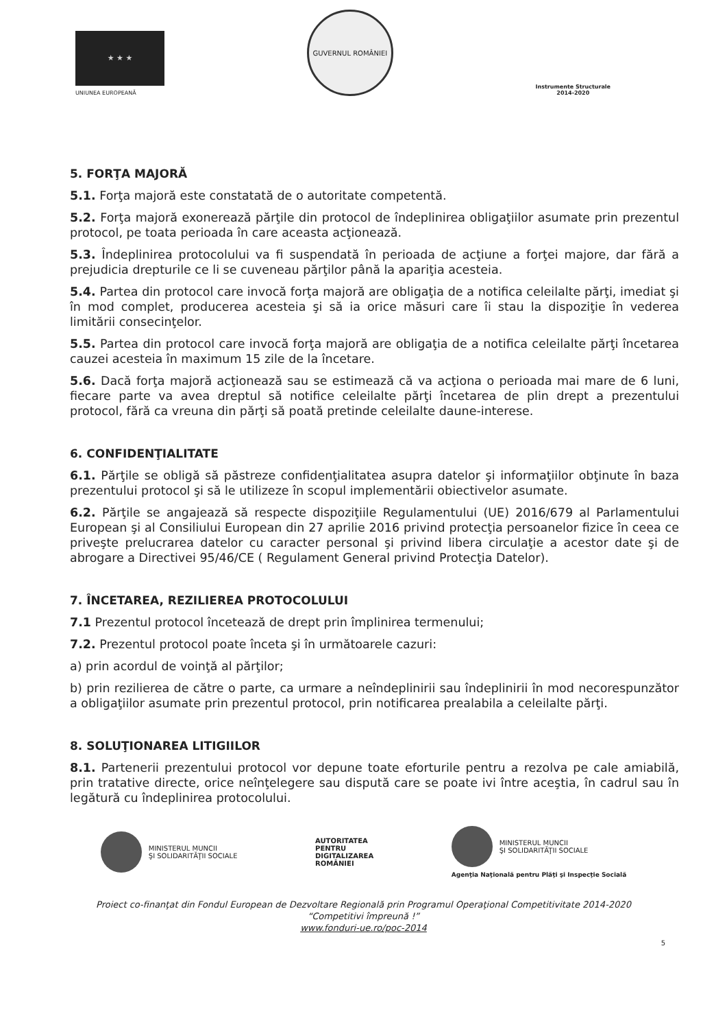★ ★ ★
UNIUNEA EUROPEANĂ
GUVERNUL ROMÂNIEI
Instrumente Structurale
2014-2020
5. FORŢA MAJORĂ
5.1. Forţa majoră este constatată de o autoritate competentă.
5.2. Forţa majoră exonerează părţile din protocol de îndeplinirea obligaţiilor asumate prin prezentul protocol, pe toata perioada în care aceasta acţionează.
5.3. Îndeplinirea protocolului va fi suspendată în perioada de acţiune a forţei majore, dar fără a prejudicia drepturile ce li se cuveneau părţilor până la apariţia acesteia.
5.4. Partea din protocol care invocă forţa majoră are obligaţia de a notifica celeilalte părţi, imediat şi în mod complet, producerea acesteia şi să ia orice măsuri care îi stau la dispoziţie în vederea limitării consecinţelor.
5.5. Partea din protocol care invocă forţa majoră are obligaţia de a notifica celeilalte părţi încetarea cauzei acesteia în maximum 15 zile de la încetare.
5.6. Dacă forţa majoră acţionează sau se estimează că va acţiona o perioada mai mare de 6 luni, fiecare parte va avea dreptul să notifice celeilalte părţi încetarea de plin drept a prezentului protocol, fără ca vreuna din părţi să poată pretinde celeilalte daune-interese.
6. CONFIDENŢIALITATE
6.1. Părţile se obligă să păstreze confidenţialitatea asupra datelor şi informaţiilor obţinute în baza prezentului protocol şi să le utilizeze în scopul implementării obiectivelor asumate.
6.2. Părţile se angajează să respecte dispoziţiile Regulamentului (UE) 2016/679 al Parlamentului European şi al Consiliului European din 27 aprilie 2016 privind protecţia persoanelor fizice în ceea ce priveşte prelucrarea datelor cu caracter personal şi privind libera circulaţie a acestor date şi de abrogare a Directivei 95/46/CE ( Regulament General privind Protecţia Datelor).
7. ÎNCETAREA, REZILIEREA PROTOCOLULUI
7.1 Prezentul protocol încetează de drept prin împlinirea termenului;
7.2. Prezentul protocol poate înceta şi în următoarele cazuri:
a) prin acordul de voinţă al părţilor;
b) prin rezilierea de către o parte, ca urmare a neîndeplinirii sau îndeplinirii în mod necorespunzător a obligaţiilor asumate prin prezentul protocol, prin notificarea prealabila a celeilalte părţi.
8. SOLUŢIONAREA LITIGIILOR
8.1. Partenerii prezentului protocol vor depune toate eforturile pentru a rezolva pe cale amiabilă, prin tratative directe, orice neînţelegere sau dispută care se poate ivi între aceştia, în cadrul sau în legătură cu îndeplinirea protocolului.
MINISTERUL MUNCII
ŞI SOLIDARITĂŢII SOCIALE
AUTORITATEA
PENTRU
DIGITALIZAREA
ROMÂNIEI
MINISTERUL MUNCII
ŞI SOLIDARITĂŢII SOCIALE
Agenţia Naţională pentru Plăţi şi Inspecţie Socială
Proiect co-finanţat din Fondul European de Dezvoltare Regională prin Programul Operaţional Competitivitate 2014-2020
“Competitivi împreună !”
www.fonduri-ue.ro/poc-2014
5